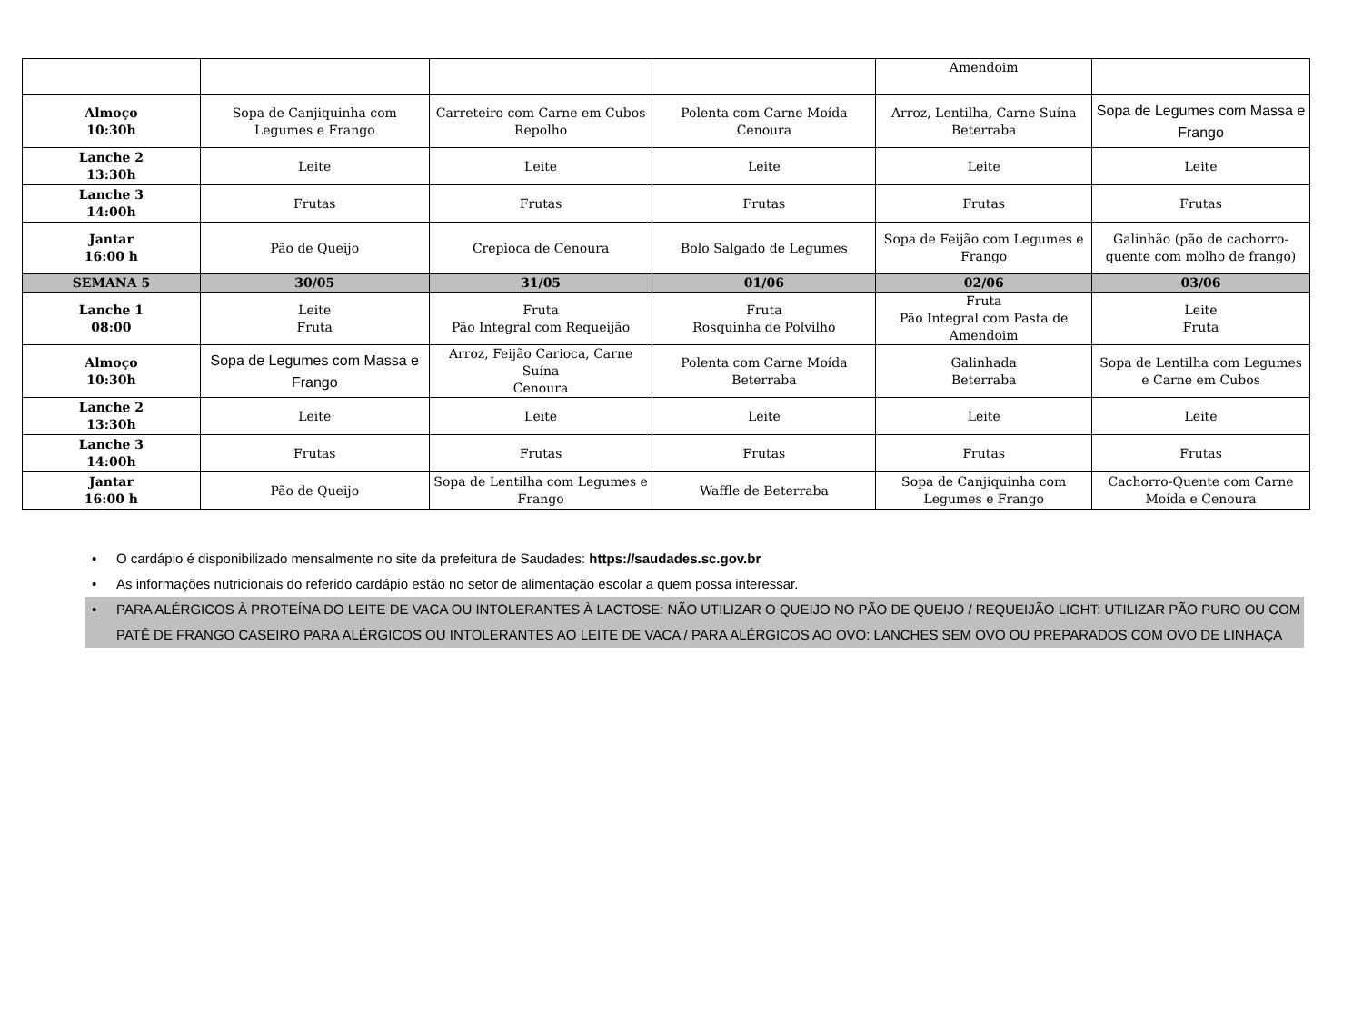| | | | | Amendoim | |
| Almoço 10:30h | Sopa de Canjiquinha com Legumes e Frango | Carreteiro com Carne em Cubos Repolho | Polenta com Carne Moída Cenoura | Arroz, Lentilha, Carne Suína Beterraba | Sopa de Legumes com Massa e Frango |
| Lanche 2 13:30h | Leite | Leite | Leite | Leite | Leite |
| Lanche 3 14:00h | Frutas | Frutas | Frutas | Frutas | Frutas |
| Jantar 16:00 h | Pão de Queijo | Crepioca de Cenoura | Bolo Salgado de Legumes | Sopa de Feijão com Legumes e Frango | Galinhão (pão de cachorro-quente com molho de frango) |
| SEMANA 5 | 30/05 | 31/05 | 01/06 | 02/06 | 03/06 |
| Lanche 1 08:00 | Leite Fruta | Fruta Pão Integral com Requeijão | Fruta Rosquinha de Polvilho | Fruta Pão Integral com Pasta de Amendoim | Leite Fruta |
| Almoço 10:30h | Sopa de Legumes com Massa e Frango | Arroz, Feijão Carioca, Carne Suína Cenoura | Polenta com Carne Moída Beterraba | Galinhada Beterraba | Sopa de Lentilha com Legumes e Carne em Cubos |
| Lanche 2 13:30h | Leite | Leite | Leite | Leite | Leite |
| Lanche 3 14:00h | Frutas | Frutas | Frutas | Frutas | Frutas |
| Jantar 16:00 h | Pão de Queijo | Sopa de Lentilha com Legumes e Frango | Waffle de Beterraba | Sopa de Canjiquinha com Legumes e Frango | Cachorro-Quente com Carne Moída e Cenoura |
• O cardápio é disponibilizado mensalmente no site da prefeitura de Saudades: https://saudades.sc.gov.br
• As informações nutricionais do referido cardápio estão no setor de alimentação escolar a quem possa interessar.
• PARA ALÉRGICOS À PROTEÍNA DO LEITE DE VACA OU INTOLERANTES À LACTOSE: NÃO UTILIZAR O QUEIJO NO PÃO DE QUEIJO / REQUEIJÃO LIGHT: UTILIZAR PÃO PURO OU COM PATÊ DE FRANGO CASEIRO PARA ALÉRGICOS OU INTOLERANTES AO LEITE DE VACA / PARA ALÉRGICOS AO OVO: LANCHES SEM OVO OU PREPARADOS COM OVO DE LINHAÇA